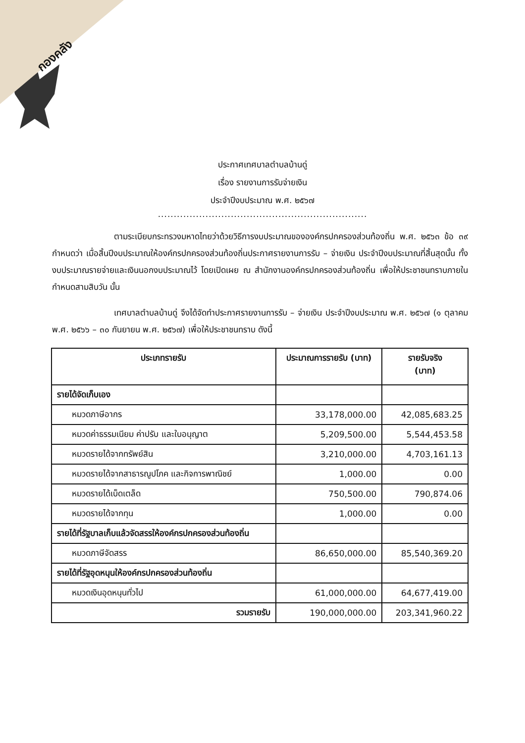กองคลัง
ประกาศเทศบาลตำบลบ้านดู่
เรื่อง รายงานการรับจ่ายเงิน
ประจำปีงบประมาณ พ.ศ. ๒๕๖๗
..................................................................
ตามระเบียบกระทรวงมหาดไทยว่าด้วยวิธีการงบประมาณขององค์กรปกครองส่วนท้องถิ่น พ.ศ. ๒๕๖๓ ข้อ ๓๙ กำหนดว่า เมื่อสิ้นปีงบประมาณให้องค์กรปกครองส่วนท้องถิ่นประกาศรายงานการรับ – จ่ายเงิน ประจำปีงบประมาณที่สิ้นสุดนั้น ทั้งงบประมาณรายจ่ายและเงินนอกงบประมาณไว้ โดยเปิดเผย ณ สำนักงานองค์กรปกครองส่วนท้องถิ่น เพื่อให้ประชาชนทราบภายในกำหนดสามสิบวัน นั้น
เทศบาลตำบลบ้านดู่ จึงได้จัดทำประกาศรายงานการรับ – จ่ายเงิน ประจำปีงบประมาณ พ.ศ. ๒๕๖๗ (๑ ตุลาคม พ.ศ. ๒๕๖๖ – ๓๐ กันยายน พ.ศ. ๒๕๖๗) เพื่อให้ประชาชนทราบ ดังนี้
| ประเภทรายรับ | ประมาณการรายรับ (บาท) | รายรับจริง (บาท) |
| --- | --- | --- |
| รายได้จัดเก็บเอง | | |
| หมวดภาษีอากร | 33,178,000.00 | 42,085,683.25 |
| หมวดค่าธรรมเนียม ค่าปรับ และใบอนุญาต | 5,209,500.00 | 5,544,453.58 |
| หมวดรายได้จากทรัพย์สิน | 3,210,000.00 | 4,703,161.13 |
| หมวดรายได้จากสาธารณูปโภค และกิจการพาณิชย์ | 1,000.00 | 0.00 |
| หมวดรายได้เบ็ดเตล็ด | 750,500.00 | 790,874.06 |
| หมวดรายได้จากทุน | 1,000.00 | 0.00 |
| รายได้ที่รัฐบาลเก็บแล้วจัดสรรให้องค์กรปกครองส่วนท้องถิ่น | | |
| หมวดภาษีจัดสรร | 86,650,000.00 | 85,540,369.20 |
| รายได้ที่รัฐอุดหนุนให้องค์กรปกครองส่วนท้องถิ่น | | |
| หมวดเงินอุดหนุนทั่วไป | 61,000,000.00 | 64,677,419.00 |
| รวมรายรับ | 190,000,000.00 | 203,341,960.22 |